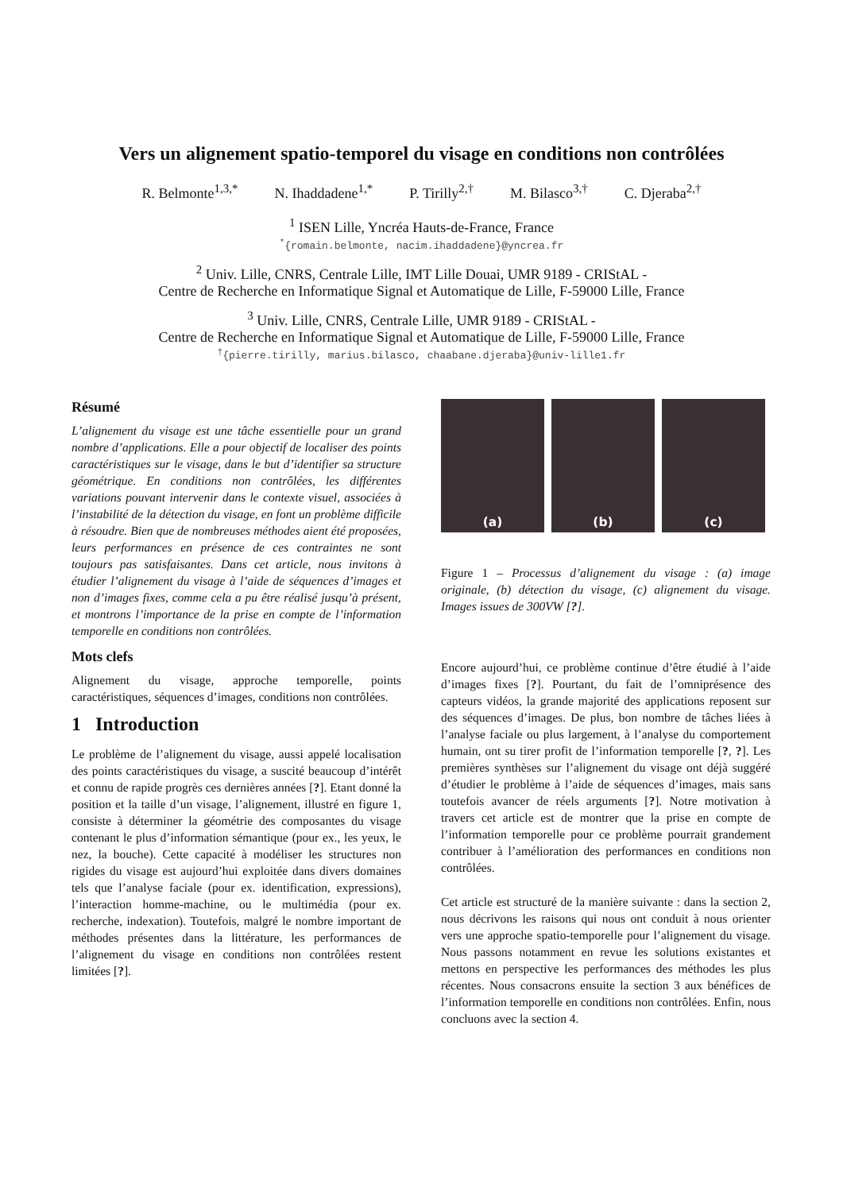Vers un alignement spatio-temporel du visage en conditions non contrôlées
R. Belmonte<sup>1,3,*</sup> N. Ihaddadene<sup>1,*</sup> P. Tirilly<sup>2,†</sup> M. Bilasco<sup>3,†</sup> C. Djeraba<sup>2,†</sup>
<sup>1</sup> ISEN Lille, Yncréa Hauts-de-France, France
<sup>*</sup>{romain.belmonte, nacim.ihaddadene}@yncrea.fr
<sup>2</sup> Univ. Lille, CNRS, Centrale Lille, IMT Lille Douai, UMR 9189 - CRIStAL -
Centre de Recherche en Informatique Signal et Automatique de Lille, F-59000 Lille, France
<sup>3</sup> Univ. Lille, CNRS, Centrale Lille, UMR 9189 - CRIStAL -
Centre de Recherche en Informatique Signal et Automatique de Lille, F-59000 Lille, France
<sup>†</sup>{pierre.tirilly, marius.bilasco, chaabane.djeraba}@univ-lille1.fr
Résumé
L’alignement du visage est une tâche essentielle pour un grand nombre d’applications. Elle a pour objectif de localiser des points caractéristiques sur le visage, dans le but d’identifier sa structure géométrique. En conditions non contrôlées, les différentes variations pouvant intervenir dans le contexte visuel, associées à l’instabilité de la détection du visage, en font un problème difficile à résoudre. Bien que de nombreuses méthodes aient été proposées, leurs performances en présence de ces contraintes ne sont toujours pas satisfaisantes. Dans cet article, nous invitons à étudier l’alignement du visage à l’aide de séquences d’images et non d’images fixes, comme cela a pu être réalisé jusqu’à présent, et montrons l’importance de la prise en compte de l’information temporelle en conditions non contrôlées.
Mots clefs
Alignement du visage, approche temporelle, points caractéristiques, séquences d’images, conditions non contrôlées.
1 Introduction
Le problème de l’alignement du visage, aussi appelé localisation des points caractéristiques du visage, a suscité beaucoup d’intérêt et connu de rapide progrès ces dernières années [?]. Etant donné la position et la taille d’un visage, l’alignement, illustré en figure 1, consiste à déterminer la géométrie des composantes du visage contenant le plus d’information sémantique (pour ex., les yeux, le nez, la bouche). Cette capacité à modéliser les structures non rigides du visage est aujourd’hui exploitée dans divers domaines tels que l’analyse faciale (pour ex. identification, expressions), l’interaction homme-machine, ou le multimédia (pour ex. recherche, indexation). Toutefois, malgré le nombre important de méthodes présentes dans la littérature, les performances de l’alignement du visage en conditions non contrôlées restent limitées [?].
(a) (b) (c)
Figure 1 – Processus d’alignement du visage : (a) image originale, (b) détection du visage, (c) alignement du visage. Images issues de 300VW [?].
Encore aujourd’hui, ce problème continue d’être étudié à l’aide d’images fixes [?]. Pourtant, du fait de l’omniprésence des capteurs vidéos, la grande majorité des applications reposent sur des séquences d’images. De plus, bon nombre de tâches liées à l’analyse faciale ou plus largement, à l’analyse du comportement humain, ont su tirer profit de l’information temporelle [?, ?]. Les premières synthèses sur l’alignement du visage ont déjà suggéré d’étudier le problème à l’aide de séquences d’images, mais sans toutefois avancer de réels arguments [?]. Notre motivation à travers cet article est de montrer que la prise en compte de l’information temporelle pour ce problème pourrait grandement contribuer à l’amélioration des performances en conditions non contrôlées.
Cet article est structuré de la manière suivante : dans la section 2, nous décrivons les raisons qui nous ont conduit à nous orienter vers une approche spatio-temporelle pour l’alignement du visage. Nous passons notamment en revue les solutions existantes et mettons en perspective les performances des méthodes les plus récentes. Nous consacrons ensuite la section 3 aux bénéfices de l’information temporelle en conditions non contrôlées. Enfin, nous concluons avec la section 4.